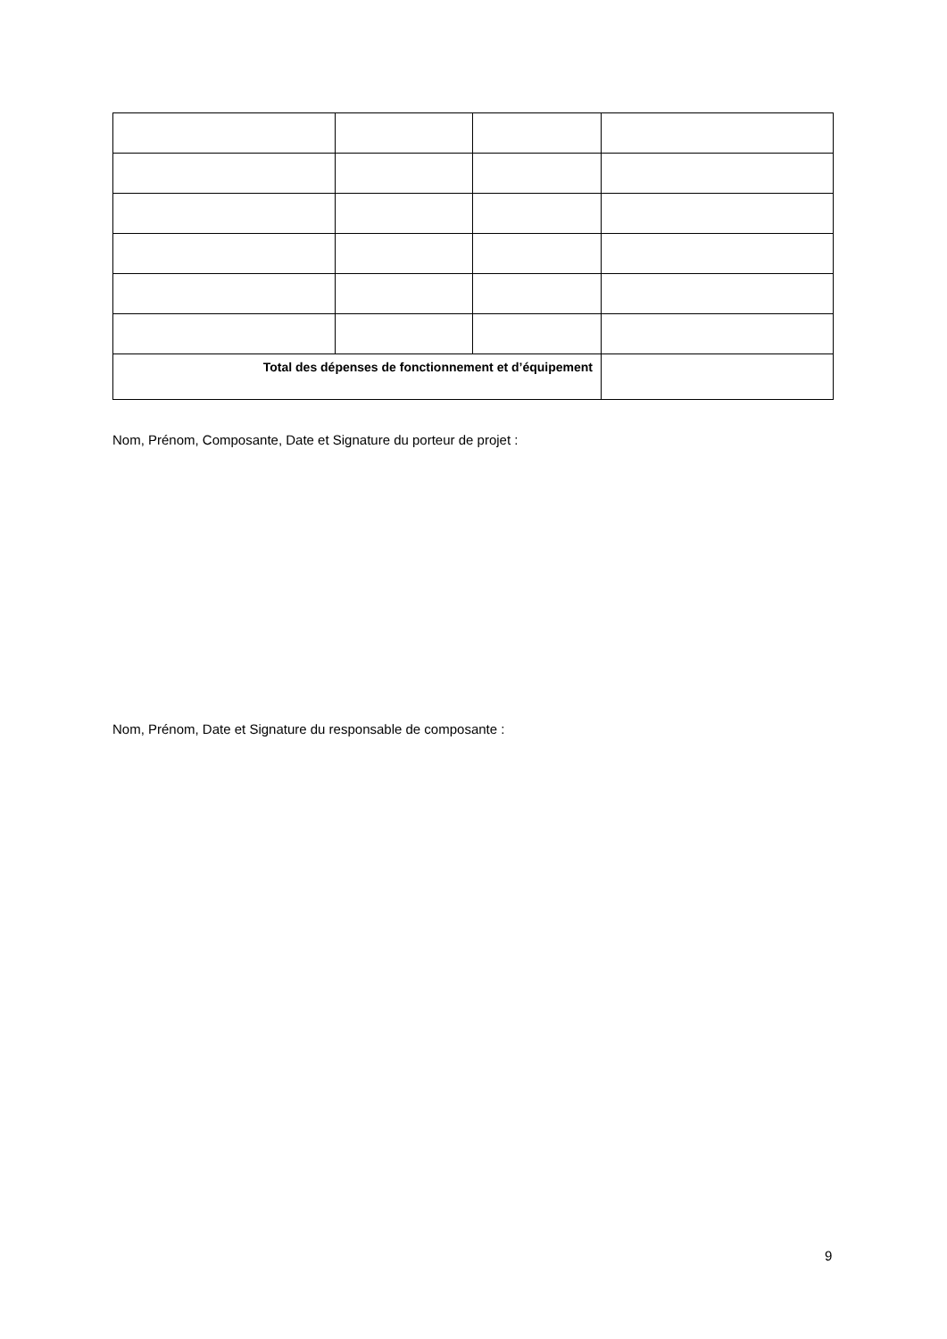| Total des dépenses de fonctionnement et d’équipement | | | |
Nom, Prénom, Composante, Date et Signature du porteur de projet :
Nom, Prénom, Date et Signature du responsable de composante :
9